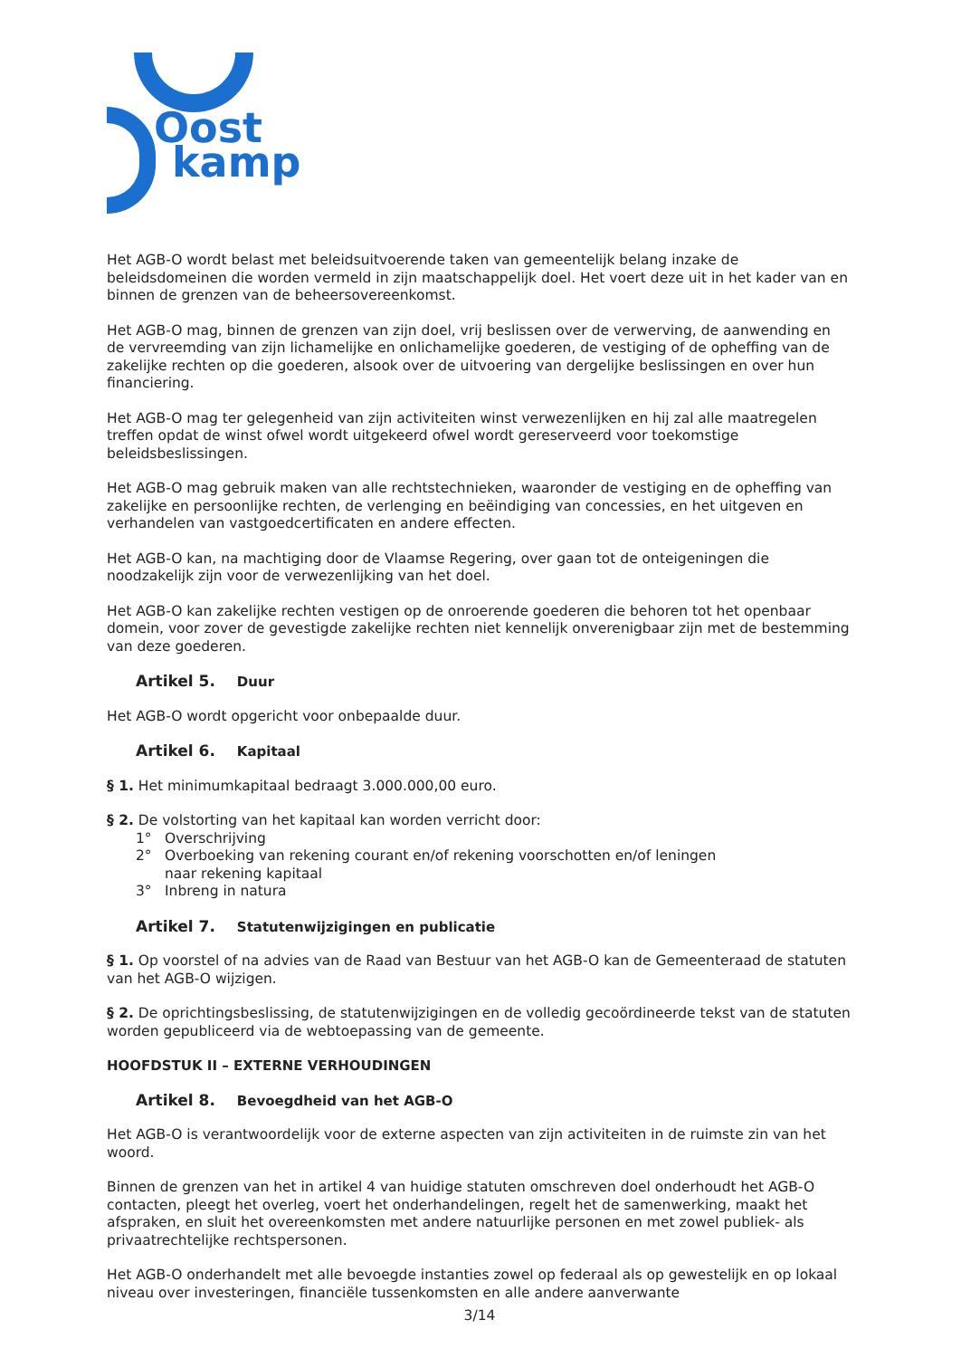Oost
kamp
Het AGB-O wordt belast met beleidsuitvoerende taken van gemeentelijk belang inzake de beleidsdomeinen die worden vermeld in zijn maatschappelijk doel. Het voert deze uit in het kader van en binnen de grenzen van de beheersovereenkomst.
Het AGB-O mag, binnen de grenzen van zijn doel, vrij beslissen over de verwerving, de aanwending en de vervreemding van zijn lichamelijke en onlichamelijke goederen, de vestiging of de opheffing van de zakelijke rechten op die goederen, alsook over de uitvoering van dergelijke beslissingen en over hun financiering.
Het AGB-O mag ter gelegenheid van zijn activiteiten winst verwezenlijken en hij zal alle maatregelen treffen opdat de winst ofwel wordt uitgekeerd ofwel wordt gereserveerd voor toekomstige beleidsbeslissingen.
Het AGB-O mag gebruik maken van alle rechtstechnieken, waaronder de vestiging en de opheffing van zakelijke en persoonlijke rechten, de verlenging en beëindiging van concessies, en het uitgeven en verhandelen van vastgoedcertificaten en andere effecten.
Het AGB-O kan, na machtiging door de Vlaamse Regering, over gaan tot de onteigeningen die noodzakelijk zijn voor de verwezenlijking van het doel.
Het AGB-O kan zakelijke rechten vestigen op de onroerende goederen die behoren tot het openbaar domein, voor zover de gevestigde zakelijke rechten niet kennelijk onverenigbaar zijn met de bestemming van deze goederen.
Artikel 5. Duur
Het AGB-O wordt opgericht voor onbepaalde duur.
Artikel 6. Kapitaal
§ 1. Het minimumkapitaal bedraagt 3.000.000,00 euro.
§ 2. De volstorting van het kapitaal kan worden verricht door:
1° Overschrijving
2° Overboeking van rekening courant en/of rekening voorschotten en/of leningen
naar rekening kapitaal
3° Inbreng in natura
Artikel 7. Statutenwijzigingen en publicatie
§ 1. Op voorstel of na advies van de Raad van Bestuur van het AGB-O kan de Gemeenteraad de statuten van het AGB-O wijzigen.
§ 2. De oprichtingsbeslissing, de statutenwijzigingen en de volledig gecoördineerde tekst van de statuten worden gepubliceerd via de webtoepassing van de gemeente.
HOOFDSTUK II – EXTERNE VERHOUDINGEN
Artikel 8. Bevoegdheid van het AGB-O
Het AGB-O is verantwoordelijk voor de externe aspecten van zijn activiteiten in de ruimste zin van het woord.
Binnen de grenzen van het in artikel 4 van huidige statuten omschreven doel onderhoudt het AGB-O contacten, pleegt het overleg, voert het onderhandelingen, regelt het de samenwerking, maakt het afspraken, en sluit het overeenkomsten met andere natuurlijke personen en met zowel publiek- als privaatrechtelijke rechtspersonen.
Het AGB-O onderhandelt met alle bevoegde instanties zowel op federaal als op gewestelijk en op lokaal niveau over investeringen, financiële tussenkomsten en alle andere aanverwante
3/14